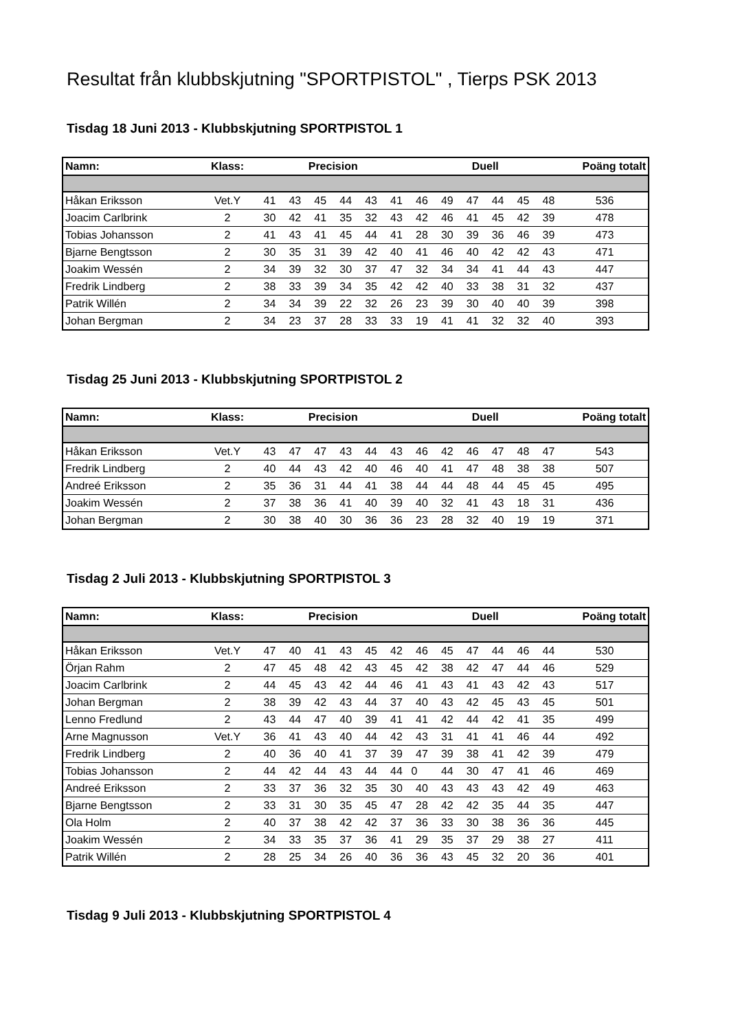Resultat från klubbskjutning "SPORTPISTOL" , Tierps PSK 2013
Tisdag 18 Juni 2013 - Klubbskjutning SPORTPISTOL 1
| Namn: | Klass: | Precision | | | | | | Duell | | | | | | Poäng totalt |
| --- | --- | --- | --- | --- | --- | --- | --- | --- | --- | --- | --- | --- | --- | --- |
| Håkan Eriksson | Vet.Y | 41 | 43 | 45 | 44 | 43 | 41 | 46 | 49 | 47 | 44 | 45 | 48 | 536 |
| Joacim Carlbrink | 2 | 30 | 42 | 41 | 35 | 32 | 43 | 42 | 46 | 41 | 45 | 42 | 39 | 478 |
| Tobias Johansson | 2 | 41 | 43 | 41 | 45 | 44 | 41 | 28 | 30 | 39 | 36 | 46 | 39 | 473 |
| Bjarne Bengtsson | 2 | 30 | 35 | 31 | 39 | 42 | 40 | 41 | 46 | 40 | 42 | 42 | 43 | 471 |
| Joakim Wessén | 2 | 34 | 39 | 32 | 30 | 37 | 47 | 32 | 34 | 34 | 41 | 44 | 43 | 447 |
| Fredrik Lindberg | 2 | 38 | 33 | 39 | 34 | 35 | 42 | 42 | 40 | 33 | 38 | 31 | 32 | 437 |
| Patrik Willén | 2 | 34 | 34 | 39 | 22 | 32 | 26 | 23 | 39 | 30 | 40 | 40 | 39 | 398 |
| Johan Bergman | 2 | 34 | 23 | 37 | 28 | 33 | 33 | 19 | 41 | 41 | 32 | 32 | 40 | 393 |
Tisdag 25 Juni 2013 - Klubbskjutning SPORTPISTOL 2
| Namn: | Klass: | Precision | | | | | | Duell | | | | | | Poäng totalt |
| --- | --- | --- | --- | --- | --- | --- | --- | --- | --- | --- | --- | --- | --- | --- |
| Håkan Eriksson | Vet.Y | 43 | 47 | 47 | 43 | 44 | 43 | 46 | 42 | 46 | 47 | 48 | 47 | 543 |
| Fredrik Lindberg | 2 | 40 | 44 | 43 | 42 | 40 | 46 | 40 | 41 | 47 | 48 | 38 | 38 | 507 |
| Andreé Eriksson | 2 | 35 | 36 | 31 | 44 | 41 | 38 | 44 | 44 | 48 | 44 | 45 | 45 | 495 |
| Joakim Wessén | 2 | 37 | 38 | 36 | 41 | 40 | 39 | 40 | 32 | 41 | 43 | 18 | 31 | 436 |
| Johan Bergman | 2 | 30 | 38 | 40 | 30 | 36 | 36 | 23 | 28 | 32 | 40 | 19 | 19 | 371 |
Tisdag 2 Juli 2013 - Klubbskjutning SPORTPISTOL 3
| Namn: | Klass: | Precision | | | | | | Duell | | | | | | Poäng totalt |
| --- | --- | --- | --- | --- | --- | --- | --- | --- | --- | --- | --- | --- | --- | --- |
| Håkan Eriksson | Vet.Y | 47 | 40 | 41 | 43 | 45 | 42 | 46 | 45 | 47 | 44 | 46 | 44 | 530 |
| Örjan Rahm | 2 | 47 | 45 | 48 | 42 | 43 | 45 | 42 | 38 | 42 | 47 | 44 | 46 | 529 |
| Joacim Carlbrink | 2 | 44 | 45 | 43 | 42 | 44 | 46 | 41 | 43 | 41 | 43 | 42 | 43 | 517 |
| Johan Bergman | 2 | 38 | 39 | 42 | 43 | 44 | 37 | 40 | 43 | 42 | 45 | 43 | 45 | 501 |
| Lenno Fredlund | 2 | 43 | 44 | 47 | 40 | 39 | 41 | 41 | 42 | 44 | 42 | 41 | 35 | 499 |
| Arne Magnusson | Vet.Y | 36 | 41 | 43 | 40 | 44 | 42 | 43 | 31 | 41 | 41 | 46 | 44 | 492 |
| Fredrik Lindberg | 2 | 40 | 36 | 40 | 41 | 37 | 39 | 47 | 39 | 38 | 41 | 42 | 39 | 479 |
| Tobias Johansson | 2 | 44 | 42 | 44 | 43 | 44 | 44 | 0 | 44 | 30 | 47 | 41 | 46 | 469 |
| Andreé Eriksson | 2 | 33 | 37 | 36 | 32 | 35 | 30 | 40 | 43 | 43 | 43 | 42 | 49 | 463 |
| Bjarne Bengtsson | 2 | 33 | 31 | 30 | 35 | 45 | 47 | 28 | 42 | 42 | 35 | 44 | 35 | 447 |
| Ola Holm | 2 | 40 | 37 | 38 | 42 | 42 | 37 | 36 | 33 | 30 | 38 | 36 | 36 | 445 |
| Joakim Wessén | 2 | 34 | 33 | 35 | 37 | 36 | 41 | 29 | 35 | 37 | 29 | 38 | 27 | 411 |
| Patrik Willén | 2 | 28 | 25 | 34 | 26 | 40 | 36 | 36 | 43 | 45 | 32 | 20 | 36 | 401 |
Tisdag 9 Juli 2013 - Klubbskjutning SPORTPISTOL 4